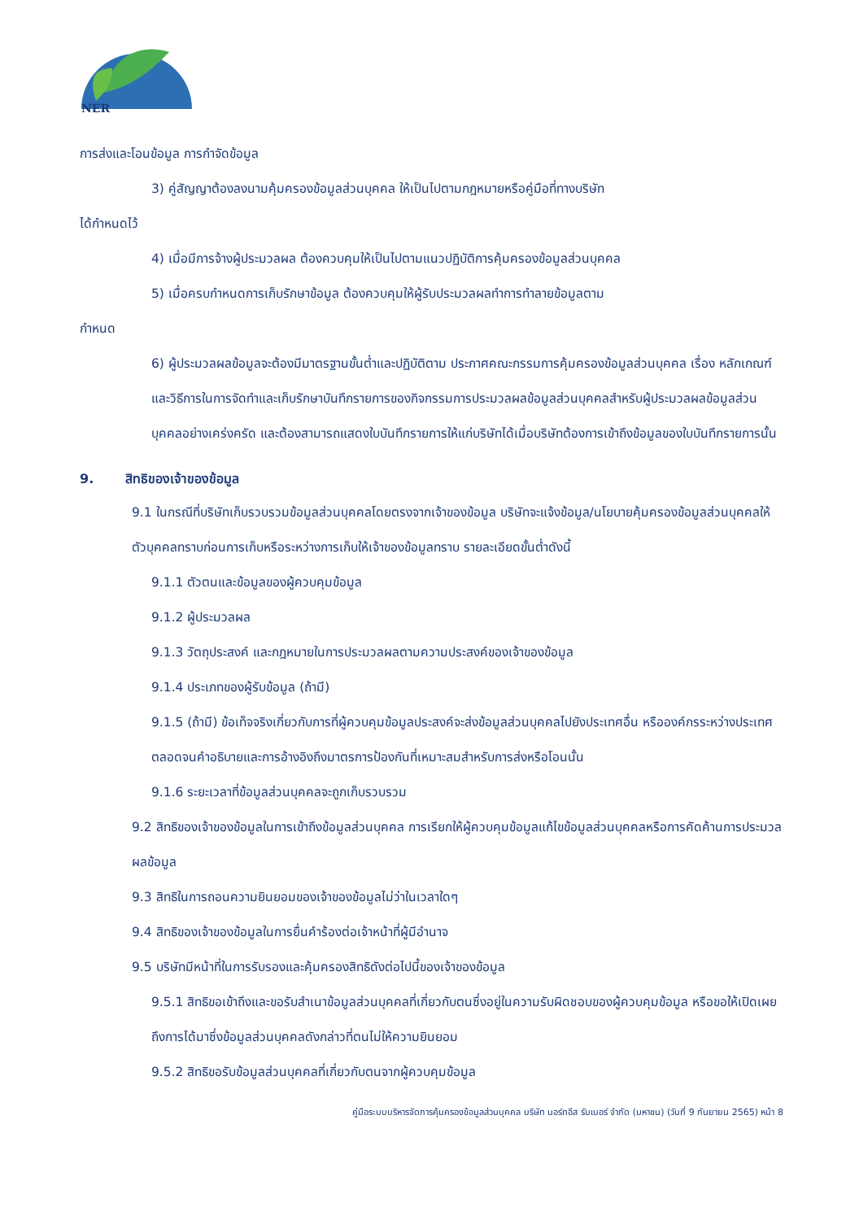NER
การส่งและโอนข้อมูล การกำจัดข้อมูล
3) คู่สัญญาต้องลงนามคุ้มครองข้อมูลส่วนบุคคล ให้เป็นไปตามกฎหมายหรือคู่มือที่ทางบริษัท
ได้กำหนดไว้
4) เมื่อมีการจ้างผู้ประมวลผล ต้องควบคุมให้เป็นไปตามแนวปฏิบัติการคุ้มครองข้อมูลส่วนบุคคล
5) เมื่อครบกำหนดการเก็บรักษาข้อมูล ต้องควบคุมให้ผู้รับประมวลผลทำการทำลายข้อมูลตาม
กำหนด
6) ผู้ประมวลผลข้อมูลจะต้องมีมาตรฐานขั้นต่ำและปฏิบัติตาม ประกาศคณะกรรมการคุ้มครองข้อมูลส่วนบุคคล เรื่อง หลักเกณฑ์และวิธีการในการจัดทำและเก็บรักษาบันทึกรายการของกิจกรรมการประมวลผลข้อมูลส่วนบุคคลสำหรับผู้ประมวลผลข้อมูลส่วนบุคคลอย่างเคร่งครัด และต้องสามารถแสดงใบบันทึกรายการให้แก่บริษัทได้เมื่อบริษัทต้องการเข้าถึงข้อมูลของใบบันทึกรายการนั้น
9. สิทธิของเจ้าของข้อมูล
9.1 ในกรณีที่บริษัทเก็บรวบรวมข้อมูลส่วนบุคคลโดยตรงจากเจ้าของข้อมูล บริษัทจะแจ้งข้อมูล/นโยบายคุ้มครองข้อมูลส่วนบุคคลให้ตัวบุคคลทราบก่อนการเก็บหรือระหว่างการเก็บให้เจ้าของข้อมูลทราบ รายละเอียดขั้นต่ำดังนี้
9.1.1 ตัวตนและข้อมูลของผู้ควบคุมข้อมูล
9.1.2 ผู้ประมวลผล
9.1.3 วัตถุประสงค์ และกฎหมายในการประมวลผลตามความประสงค์ของเจ้าของข้อมูล
9.1.4 ประเภทของผู้รับข้อมูล (ถ้ามี)
9.1.5 (ถ้ามี) ข้อเท็จจริงเกี่ยวกับการที่ผู้ควบคุมข้อมูลประสงค์จะส่งข้อมูลส่วนบุคคลไปยังประเทศอื่น หรือองค์กรระหว่างประเทศ ตลอดจนคำอธิบายและการอ้างอิงถึงมาตรการป้องกันที่เหมาะสมสำหรับการส่งหรือโอนนั้น
9.1.6 ระยะเวลาที่ข้อมูลส่วนบุคคลจะถูกเก็บรวบรวม
9.2 สิทธิของเจ้าของข้อมูลในการเข้าถึงข้อมูลส่วนบุคคล การเรียกให้ผู้ควบคุมข้อมูลแก้ไขข้อมูลส่วนบุคคลหรือการคัดค้านการประมวลผลข้อมูล
9.3 สิทธิในการถอนความยินยอมของเจ้าของข้อมูลไม่ว่าในเวลาใดๆ
9.4 สิทธิของเจ้าของข้อมูลในการยื่นคำร้องต่อเจ้าหน้าที่ผู้มีอำนาจ
9.5 บริษัทมีหน้าที่ในการรับรองและคุ้มครองสิทธิดังต่อไปนี้ของเจ้าของข้อมูล
9.5.1 สิทธิขอเข้าถึงและขอรับสำเนาข้อมูลส่วนบุคคลที่เกี่ยวกับตนซึ่งอยู่ในความรับผิดชอบของผู้ควบคุมข้อมูล หรือขอให้เปิดเผยถึงการได้มาซึ่งข้อมูลส่วนบุคคลดังกล่าวที่ตนไม่ให้ความยินยอม
9.5.2 สิทธิขอรับข้อมูลส่วนบุคคลที่เกี่ยวกับตนจากผู้ควบคุมข้อมูล
คู่มือระบบบริหารจัดการคุ้มครองข้อมูลส่วนบุคคล บริษัท นอร์ทอีส รับเบอร์ จำกัด (มหาชน) (วันที่ 9 กันยายน 2565) หน้า 8